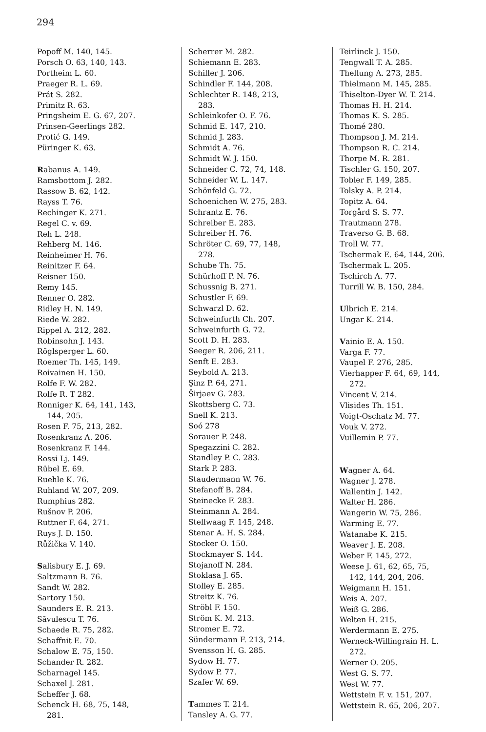294
Popoff M. 140, 145.
Porsch O. 63, 140, 143.
Portheim L. 60.
Praeger R. L. 69.
Prát S. 282.
Primitz R. 63.
Pringsheim E. G. 67, 207.
Prinsen-Geerlings 282.
Protić G. 149.
Püringer K. 63.
Rabanus A. 149.
Ramsbottom J. 282.
Rassow B. 62, 142.
Rayss T. 76.
Rechinger K. 271.
Regel C. v. 69.
Reh L. 248.
Rehberg M. 146.
Reinheimer H. 76.
Reinitzer F. 64.
Reisner 150.
Remy 145.
Renner O. 282.
Ridley H. N. 149.
Riede W. 282.
Rippel A. 212, 282.
Robinsohn J. 143.
Röglsperger L. 60.
Roemer Th. 145, 149.
Roivainen H. 150.
Rolfe F. W. 282.
Rolfe R. T 282.
Ronniger K. 64, 141, 143,
144, 205.
Rosen F. 75, 213, 282.
Rosenkranz A. 206.
Rosenkranz F. 144.
Rossi Lj. 149.
Rübel E. 69.
Ruehle K. 76.
Ruhland W. 207, 209.
Rumphius 282.
Rušnov P. 206.
Ruttner F. 64, 271.
Ruys J. D. 150.
Růžička V. 140.
Salisbury E. J. 69.
Saltzmann B. 76.
Sandt W. 282.
Sartory 150.
Saunders E. R. 213.
Săvulescu T. 76.
Schaede R. 75, 282.
Schaffnit E. 70.
Schalow E. 75, 150.
Schander R. 282.
Scharnagel 145.
Schaxel J. 281.
Scheffer J. 68.
Schenck H. 68, 75, 148,
281.
Scherrer M. 282.
Schiemann E. 283.
Schiller J. 206.
Schindler F. 144, 208.
Schlechter R. 148, 213,
283.
Schleinkofer O. F. 76.
Schmid E. 147, 210.
Schmid J. 283.
Schmidt A. 76.
Schmidt W. J. 150.
Schneider C. 72, 74, 148.
Schneider W. L. 147.
Schönfeld G. 72.
Schoenichen W. 275, 283.
Schrantz E. 76.
Schreiber E. 283.
Schreiber H. 76.
Schröter C. 69, 77, 148,
278.
Schube Th. 75.
Schürhoff P. N. 76.
Schussnig B. 271.
Schustler F. 69.
Schwarzl D. 62.
Schweinfurth Ch. 207.
Schweinfurth G. 72.
Scott D. H. 283.
Seeger R. 206, 211.
Senft E. 283.
Seybold A. 213.
Şinz P. 64, 271.
Širjaev G. 283.
Skottsberg C. 73.
Snell K. 213.
Soó 278
Sorauer P. 248.
Spegazzini C. 282.
Standley P. C. 283.
Stark P. 283.
Staudermann W. 76.
Stefanoff B. 284.
Steinecke F. 283.
Steinmann A. 284.
Stellwaag F. 145, 248.
Stenar A. H. S. 284.
Stocker O. 150.
Stockmayer S. 144.
Stojanoff N. 284.
Stoklasa J. 65.
Stolley E. 285.
Streitz K. 76.
Ströbl F. 150.
Ström K. M. 213.
Stromer E. 72.
Sündermann F. 213, 214.
Svensson H. G. 285.
Sydow H. 77.
Sydow P. 77.
Szafer W. 69.
Tammes T. 214.
Tansley A. G. 77.
Teirlinck J. 150.
Tengwall T. A. 285.
Thellung A. 273, 285.
Thielmann M. 145, 285.
Thiselton-Dyer W. T. 214.
Thomas H. H. 214.
Thomas K. S. 285.
Thomé 280.
Thompson J. M. 214.
Thompson R. C. 214.
Thorpe M. R. 281.
Tischler G. 150, 207.
Tobler F. 149, 285.
Tolsky A. P. 214.
Topitz A. 64.
Torgård S. S. 77.
Trautmann 278.
Traverso G. B. 68.
Troll W. 77.
Tschermak E. 64, 144, 206.
Tschermak L. 205.
Tschirch A. 77.
Turrill W. B. 150, 284.
Ulbrich E. 214.
Ungar K. 214.
Vainio E. A. 150.
Varga F. 77.
Vaupel F. 276, 285.
Vierhapper F. 64, 69, 144,
272.
Vincent V. 214.
Vlisides Th. 151.
Voigt-Oschatz M. 77.
Vouk V. 272.
Vuillemin P. 77.
Wagner A. 64.
Wagner J. 278.
Wallentin J. 142.
Walter H. 286.
Wangerin W. 75, 286.
Warming E. 77.
Watanabe K. 215.
Weaver J. E. 208.
Weber F. 145, 272.
Weese J. 61, 62, 65, 75,
142, 144, 204, 206.
Weigmann H. 151.
Weis A. 207.
Weiß G. 286.
Welten H. 215.
Werdermann E. 275.
Werneck-Willingrain H. L.
272.
Werner O. 205.
West G. S. 77.
West W. 77.
Wettstein F. v. 151, 207.
Wettstein R. 65, 206, 207.